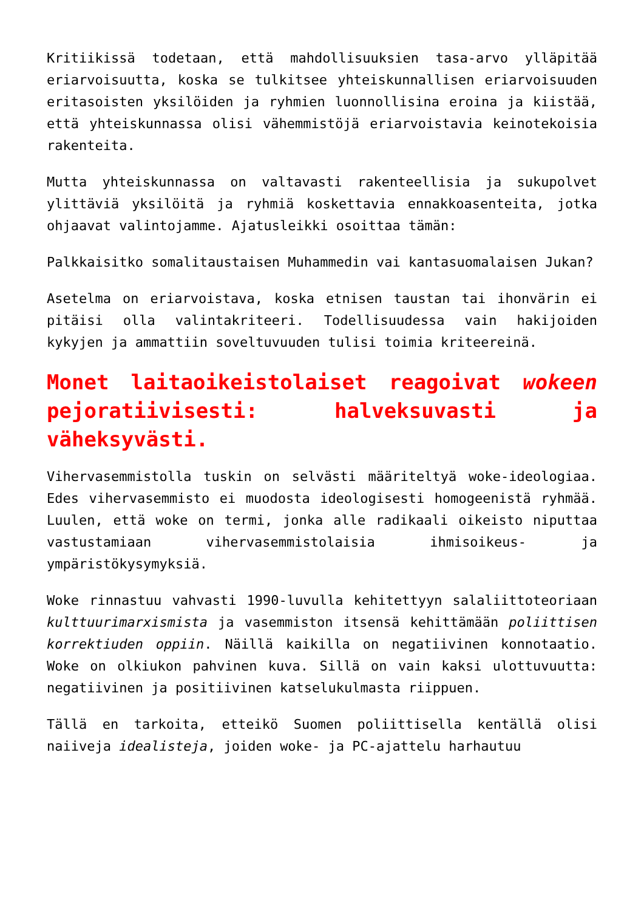Kritiikissä todetaan, että mahdollisuuksien tasa-arvo ylläpitää eriarvoisuutta, koska se tulkitsee yhteiskunnallisen eriarvoisuuden eritasoisten yksilöiden ja ryhmien luonnollisina eroina ja kiistää, että yhteiskunnassa olisi vähemmistöjä eriarvoistavia keinotekoisia rakenteita.
Mutta yhteiskunnassa on valtavasti rakenteellisia ja sukupolvet ylittäviä yksilöitä ja ryhmiä koskettavia ennakkoasenteita, jotka ohjaavat valintojamme. Ajatusleikki osoittaa tämän:
Palkkaisitko somalitaustaisen Muhammedin vai kantasuomalaisen Jukan?
Asetelma on eriarvoistava, koska etnisen taustan tai ihonvärin ei pitäisi olla valintakriteeri. Todellisuudessa vain hakijoiden kykyjen ja ammattiin soveltuvuuden tulisi toimia kriteereinä.
Monet laitaoikeistolaiset reagoivat wokeen pejoratiivisesti: halveksuvasti ja väheksyvästi.
Vihervasemmistolla tuskin on selvästi määriteltyä woke-ideologiaa. Edes vihervasemmisto ei muodosta ideologisesti homogeenistä ryhmää. Luulen, että woke on termi, jonka alle radikaali oikeisto niputtaa vastustamiaan vihervasemmistolaisia ihmisoikeus- ja ympäristökysymyksiä.
Woke rinnastuu vahvasti 1990-luvulla kehitettyyn salaliittoteoriaan kulttuurimarxismista ja vasemmiston itsensä kehittämään poliittisen korrektiuden oppiin. Näillä kaikilla on negatiivinen konnotaatio. Woke on olkiukon pahvinen kuva. Sillä on vain kaksi ulottuvuutta: negatiivinen ja positiivinen katselukulmasta riippuen.
Tällä en tarkoita, etteikö Suomen poliittisella kentällä olisi naiiveja idealisteja, joiden woke- ja PC-ajattelu harhautuu